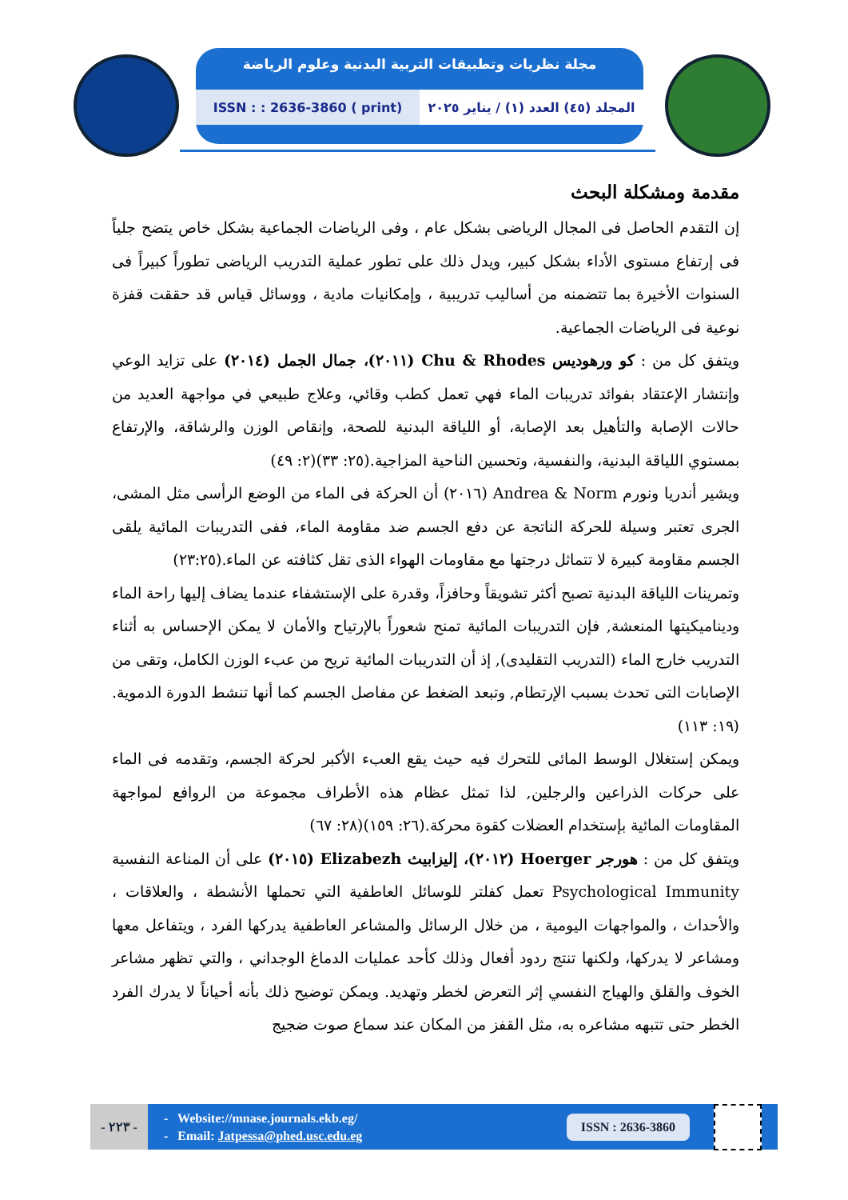مجلة نظريات وتطبيقات التربية البدنية وعلوم الرياضة
المجلد (٤٥) العدد (١) / يناير ٢٠٢٥
ISSN : : 2636-3860 ( print)
مقدمة ومشكلة البحث
إن التقدم الحاصل فى المجال الرياضى بشكل عام ، وفى الرياضات الجماعية بشكل خاص يتضح جلياً فى إرتفاع مستوى الأداء بشكل كبير، ويدل ذلك على تطور عملية التدريب الرياضى تطوراً كبيراً فى السنوات الأخيرة بما تتضمنه من أساليب تدريبية ، وإمكانيات مادية ، ووسائل قياس قد حققت قفزة نوعية فى الرياضات الجماعية.
ويتفق كل من : كو ورهوديس Chu & Rhodes (٢٠١١)، جمال الجمل (٢٠١٤) على تزايد الوعي وإنتشار الإعتقاد بفوائد تدريبات الماء فهي تعمل كطب وقائي، وعلاج طبيعي في مواجهة العديد من حالات الإصابة والتأهيل بعد الإصابة، أو اللياقة البدنية للصحة، وإنقاص الوزن والرشاقة، والإرتفاع بمستوي اللياقة البدنية، والنفسية، وتحسين الناحية المزاجية.(٢٥: ٣٣)(٢: ٤٩)
ويشير أندريا ونورم Andrea & Norm (٢٠١٦) أن الحركة فى الماء من الوضع الرأسى مثل المشى، الجرى تعتبر وسيلة للحركة الناتجة عن دفع الجسم ضد مقاومة الماء، ففى التدريبات المائية يلقى الجسم مقاومة كبيرة لا تتماثل درجتها مع مقاومات الهواء الذى تقل كثافته عن الماء.(٢٣:٢٥)
وتمرينات اللياقة البدنية تصبح أكثر تشويقاً وحافزاً، وقدرة على الإستشفاء عندما يضاف إليها راحة الماء وديناميكيتها المنعشة, فإن التدريبات المائية تمنح شعوراً بالإرتياح والأمان لا يمكن الإحساس به أثناء التدريب خارج الماء (التدريب التقليدى), إذ أن التدريبات المائية تريح من عبء الوزن الكامل، وتقى من الإصابات التى تحدث بسبب الإرتطام, وتبعد الضغط عن مفاصل الجسم كما أنها تنشط الدورة الدموية.(١٩: ١١٣)
ويمكن إستغلال الوسط المائى للتحرك فيه حيث يقع العبء الأكبر لحركة الجسم، وتقدمه فى الماء على حركات الذراعين والرجلين, لذا تمثل عظام هذه الأطراف مجموعة من الروافع لمواجهة المقاومات المائية بإستخدام العضلات كقوة محركة.(٢٦: ١٥٩)(٢٨: ٦٧)
ويتفق كل من : هورجر Hoerger (٢٠١٢)، إليزابيث Elizabezh (٢٠١٥) على أن المناعة النفسية Psychological Immunity تعمل كفلتر للوسائل العاطفية التي تحملها الأنشطة ، والعلاقات ، والأحداث ، والمواجهات اليومية ، من خلال الرسائل والمشاعر العاطفية يدركها الفرد ، ويتفاعل معها ومشاعر لا يدركها، ولكنها تنتج ردود أفعال وذلك كأحد عمليات الدماغ الوجداني ، والتي تظهر مشاعر الخوف والقلق والهياج النفسي إثر التعرض لخطر وتهديد. ويمكن توضيح ذلك بأنه أحياناً لا يدرك الفرد الخطر حتى تتبهه مشاعره به، مثل القفز من المكان عند سماع صوت ضجيج
- ٢٢٣ -
- Website://mnase.journals.ekb.eg/
- Email: Jatpessa@phed.usc.edu.eg
ISSN : 2636-3860